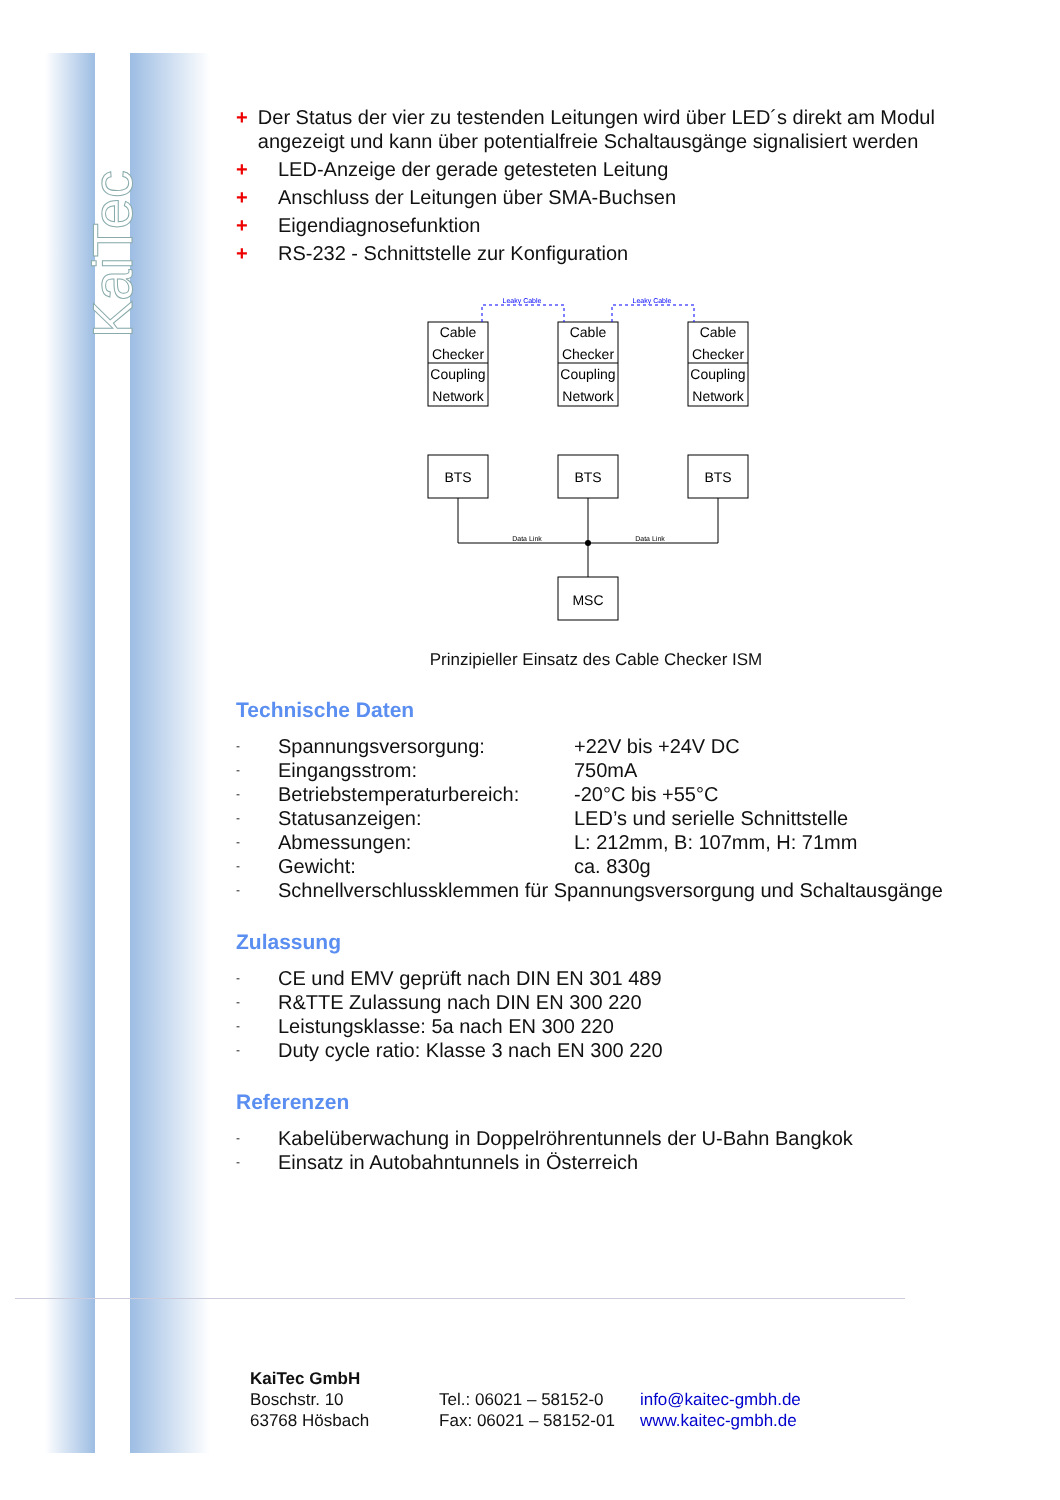KaiTec
+ Der Status der vier zu testenden Leitungen wird über LED´s direkt am Modul angezeigt und kann über potentialfreie Schaltausgänge signalisiert werden
+ LED-Anzeige der gerade getesteten Leitung
+ Anschluss der Leitungen über SMA-Buchsen
+ Eigendiagnosefunktion
+ RS-232 - Schnittstelle zur Konfiguration
Cable
Checker
Coupling
Network
Cable
Checker
Coupling
Network
Cable
Checker
Coupling
Network
BTS
BTS
BTS
MSC
Leaky Cable
Leaky Cable
Data Link
Data Link
Prinzipieller Einsatz des Cable Checker ISM
Technische Daten
- Spannungsversorgung: +22V bis +24V DC
- Eingangsstrom: 750mA
- Betriebstemperaturbereich: -20°C bis +55°C
- Statusanzeigen: LED’s und serielle Schnittstelle
- Abmessungen: L: 212mm, B: 107mm, H: 71mm
- Gewicht: ca. 830g
- Schnellverschlussklemmen für Spannungsversorgung und Schaltausgänge
Zulassung
- CE und EMV geprüft nach DIN EN 301 489
- R&TTE Zulassung nach DIN EN 300 220
- Leistungsklasse: 5a nach EN 300 220
- Duty cycle ratio: Klasse 3 nach EN 300 220
Referenzen
- Kabelüberwachung in Doppelröhrentunnels der U-Bahn Bangkok
- Einsatz in Autobahntunnels in Österreich
KaiTec GmbH
Boschstr. 10
63768 Hösbach
Tel.: 06021 – 58152-0
Fax: 06021 – 58152-01
info@kaitec-gmbh.de
www.kaitec-gmbh.de